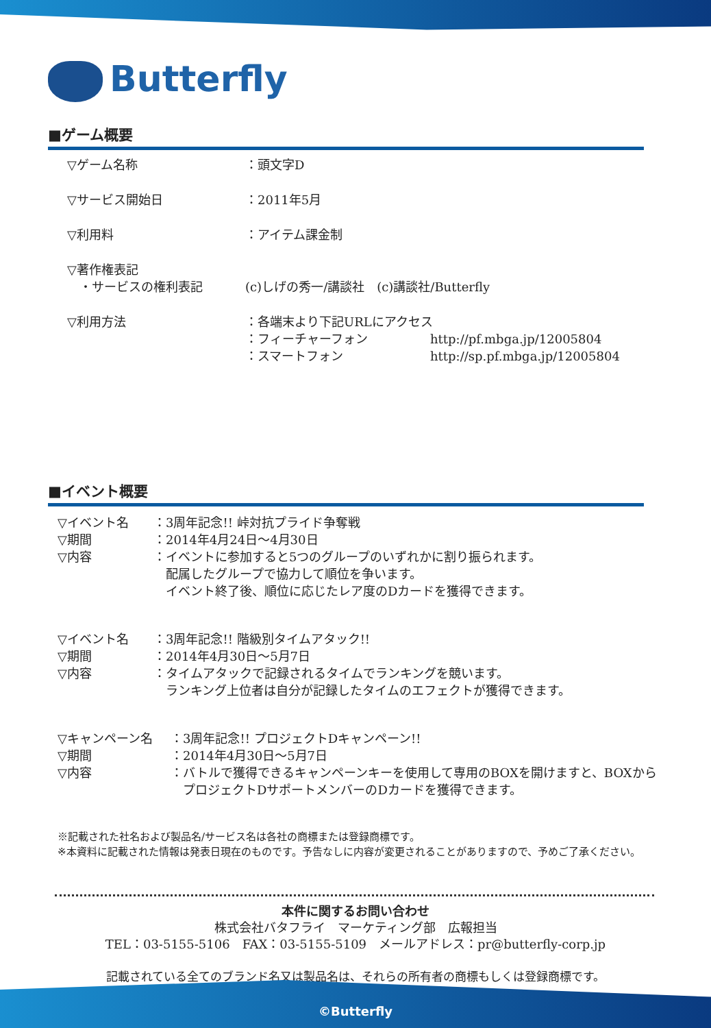Butterfly
■ゲーム概要
▽ゲーム名称 ：頭文字D
▽サービス開始日 ：2011年5月
▽利用料 ：アイテム課金制
▽著作権表記
　・サービスの権利表記 (c)しげの秀一/講談社　(c)講談社/Butterfly
▽利用方法 ：各端末より下記URLにアクセス
：フィーチャーフォン http://pf.mbga.jp/12005804
：スマートフォン http://sp.pf.mbga.jp/12005804
■イベント概要
▽イベント名 ：3周年記念!! 峠対抗プライド争奪戦
▽期間 ：2014年4月24日～4月30日
▽内容 ：イベントに参加すると5つのグループのいずれかに割り振られます。
　配属したグループで協力して順位を争います。
　イベント終了後、順位に応じたレア度のDカードを獲得できます。
▽イベント名 ：3周年記念!! 階級別タイムアタック!!
▽期間 ：2014年4月30日～5月7日
▽内容 ：タイムアタックで記録されるタイムでランキングを競います。
　ランキング上位者は自分が記録したタイムのエフェクトが獲得できます。
▽キャンペーン名 ：3周年記念!! プロジェクトDキャンペーン!!
▽期間 ：2014年4月30日～5月7日
▽内容 ：バトルで獲得できるキャンペーンキーを使用して専用のBOXを開けますと、BOXから
　プロジェクトDサポートメンバーのDカードを獲得できます。
※記載された社名および製品名/サービス名は各社の商標または登録商標です。
※本資料に記載された情報は発表日現在のものです。予告なしに内容が変更されることがありますので、予めご了承ください。
本件に関するお問い合わせ
株式会社バタフライ　マーケティング部　広報担当
TEL：03-5155-5106　FAX：03-5155-5109　メールアドレス：pr@butterfly-corp.jp
記載されている全てのブランド名又は製品名は、それらの所有者の商標もしくは登録商標です。
©Butterfly